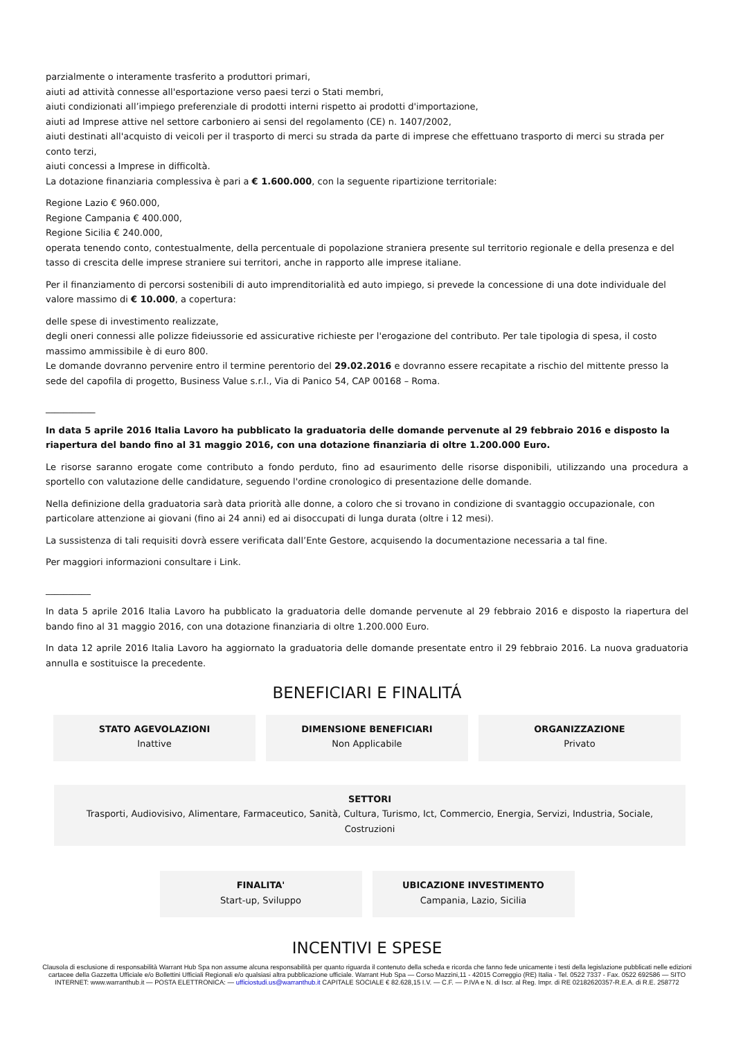parzialmente o interamente trasferito a produttori primari,
aiuti ad attività connesse all'esportazione verso paesi terzi o Stati membri,
aiuti condizionati all’impiego preferenziale di prodotti interni rispetto ai prodotti d'importazione,
aiuti ad Imprese attive nel settore carboniero ai sensi del regolamento (CE) n. 1407/2002,
aiuti destinati all'acquisto di veicoli per il trasporto di merci su strada da parte di imprese che effettuano trasporto di merci su strada per conto terzi,
aiuti concessi a Imprese in difficoltà.
La dotazione finanziaria complessiva è pari a € 1.600.000, con la seguente ripartizione territoriale:
Regione Lazio € 960.000,
Regione Campania € 400.000,
Regione Sicilia € 240.000,
operata tenendo conto, contestualmente, della percentuale di popolazione straniera presente sul territorio regionale e della presenza e del tasso di crescita delle imprese straniere sui territori, anche in rapporto alle imprese italiane.
Per il finanziamento di percorsi sostenibili di auto imprenditorialità ed auto impiego, si prevede la concessione di una dote individuale del valore massimo di € 10.000, a copertura:
delle spese di investimento realizzate,
degli oneri connessi alle polizze fideiussorie ed assicurative richieste per l'erogazione del contributo. Per tale tipologia di spesa, il costo massimo ammissibile è di euro 800.
Le domande dovranno pervenire entro il termine perentorio del 29.02.2016 e dovranno essere recapitate a rischio del mittente presso la sede del capofila di progetto, Business Value s.r.l., Via di Panico 54, CAP 00168 – Roma.
___________
In data 5 aprile 2016 Italia Lavoro ha pubblicato la graduatoria delle domande pervenute al 29 febbraio 2016 e disposto la riapertura del bando fino al 31 maggio 2016, con una dotazione finanziaria di oltre 1.200.000 Euro.
Le risorse saranno erogate come contributo a fondo perduto, fino ad esaurimento delle risorse disponibili, utilizzando una procedura a sportello con valutazione delle candidature, seguendo l'ordine cronologico di presentazione delle domande.
Nella definizione della graduatoria sarà data priorità alle donne, a coloro che si trovano in condizione di svantaggio occupazionale, con particolare attenzione ai giovani (fino ai 24 anni) ed ai disoccupati di lunga durata (oltre i 12 mesi).
La sussistenza di tali requisiti dovrà essere verificata dall’Ente Gestore, acquisendo la documentazione necessaria a tal fine.
Per maggiori informazioni consultare i Link.
__________
In data 5 aprile 2016 Italia Lavoro ha pubblicato la graduatoria delle domande pervenute al 29 febbraio 2016 e disposto la riapertura del bando fino al 31 maggio 2016, con una dotazione finanziaria di oltre 1.200.000 Euro.
In data 12 aprile 2016 Italia Lavoro ha aggiornato la graduatoria delle domande presentate entro il 29 febbraio 2016. La nuova graduatoria annulla e sostituisce la precedente.
BENEFICIARI E FINALITÁ
STATO AGEVOLAZIONI
Inattive
DIMENSIONE BENEFICIARI
Non Applicabile
ORGANIZZAZIONE
Privato
SETTORI
Trasporti, Audiovisivo, Alimentare, Farmaceutico, Sanità, Cultura, Turismo, Ict, Commercio, Energia, Servizi, Industria, Sociale, Costruzioni
FINALITA'
Start-up, Sviluppo
UBICAZIONE INVESTIMENTO
Campania, Lazio, Sicilia
INCENTIVI E SPESE
Clausola di esclusione di responsabilità Warrant Hub Spa non assume alcuna responsabilità per quanto riguarda il contenuto della scheda e ricorda che fanno fede unicamente i testi della legislazione pubblicati nelle edizioni cartacee della Gazzetta Ufficiale e/o Bollettini Ufficiali Regionali e/o qualsiasi altra pubblicazione ufficiale. Warrant Hub Spa — Corso Mazzini,11 - 42015 Correggio (RE) Italia - Tel. 0522 7337 - Fax. 0522 692586 — SITO INTERNET: www.warranthub.it — POSTA ELETTRONICA: — ufficiostudi.us@warranthub.it CAPITALE SOCIALE € 82.628,15 I.V. — C.F. — P.IVA e N. di Iscr. al Reg. Impr. di RE 02182620357-R.E.A. di R.E. 258772